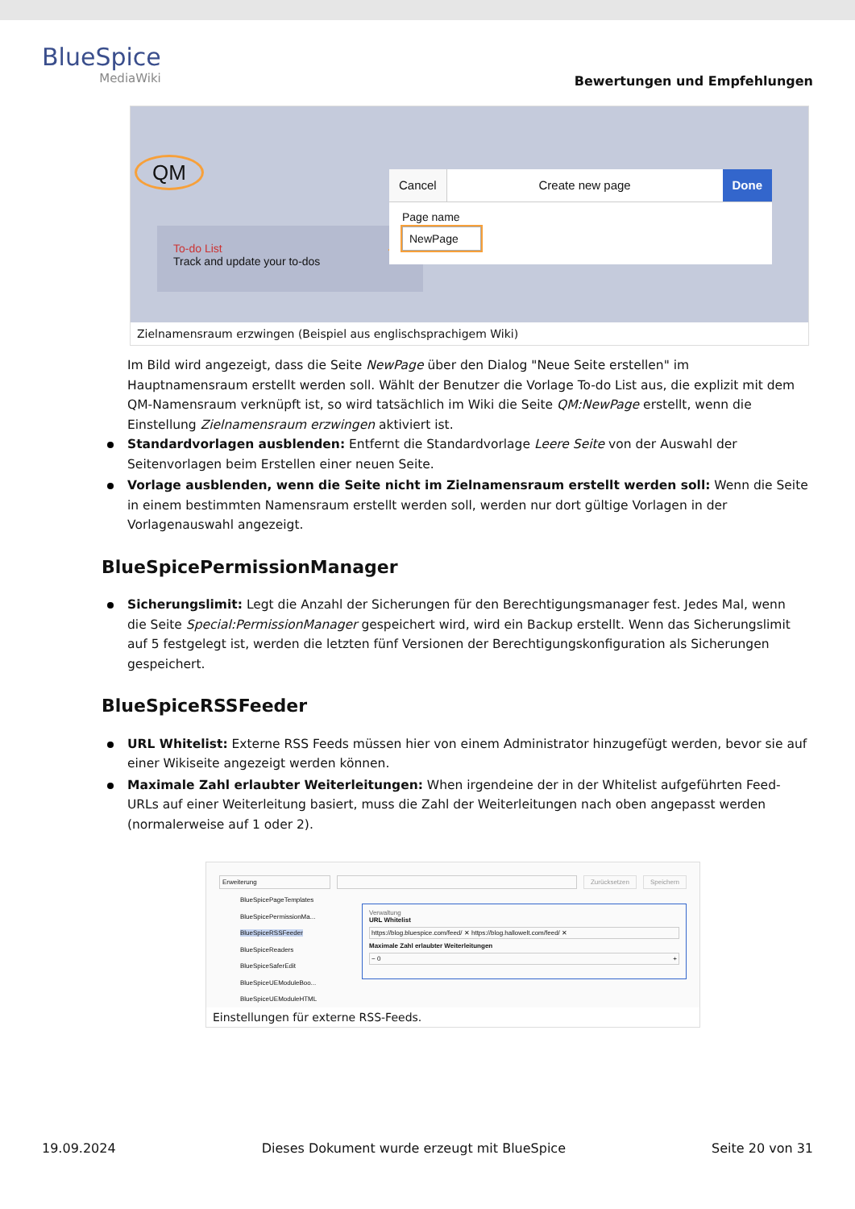BlueSpice
MediaWiki
Bewertungen und Empfehlungen
QM
To-do List
Track and update your to-dos
Cancel Create new page Done
Page name
NewPage
Zielnamensraum erzwingen (Beispiel aus englischsprachigem Wiki)
Im Bild wird angezeigt, dass die Seite NewPage über den Dialog "Neue Seite erstellen" im Hauptnamensraum erstellt werden soll. Wählt der Benutzer die Vorlage To-do List aus, die explizit mit dem QM-Namensraum verknüpft ist, so wird tatsächlich im Wiki die Seite QM:NewPage erstellt, wenn die Einstellung Zielnamensraum erzwingen aktiviert ist.
Standardvorlagen ausblenden: Entfernt die Standardvorlage Leere Seite von der Auswahl der Seitenvorlagen beim Erstellen einer neuen Seite.
Vorlage ausblenden, wenn die Seite nicht im Zielnamensraum erstellt werden soll: Wenn die Seite in einem bestimmten Namensraum erstellt werden soll, werden nur dort gültige Vorlagen in der Vorlagenauswahl angezeigt.
BlueSpicePermissionManager
Sicherungslimit: Legt die Anzahl der Sicherungen für den Berechtigungsmanager fest. Jedes Mal, wenn die Seite Special:PermissionManager gespeichert wird, wird ein Backup erstellt. Wenn das Sicherungslimit auf 5 festgelegt ist, werden die letzten fünf Versionen der Berechtigungskonfiguration als Sicherungen gespeichert.
BlueSpiceRSSFeeder
URL Whitelist: Externe RSS Feeds müssen hier von einem Administrator hinzugefügt werden, bevor sie auf einer Wikiseite angezeigt werden können.
Maximale Zahl erlaubter Weiterleitungen: When irgendeine der in der Whitelist aufgeführten Feed-URLs auf einer Weiterleitung basiert, muss die Zahl der Weiterleitungen nach oben angepasst werden (normalerweise auf 1 oder 2).
Erweiterung Zurücksetzen Speichern
BlueSpicePageTemplates
BlueSpicePermissionMa...
BlueSpiceRSSFeeder
BlueSpiceReaders
BlueSpiceSaferEdit
BlueSpiceUEModuleBoo...
BlueSpiceUEModuleHTML
Verwaltung
URL Whitelist
https://blog.bluespice.com/feed/ ✕ https://blog.hallowelt.com/feed/ ✕
Maximale Zahl erlaubter Weiterleitungen
− 0 +
Einstellungen für externe RSS-Feeds.
19.09.2024 Dieses Dokument wurde erzeugt mit BlueSpice Seite 20 von 31